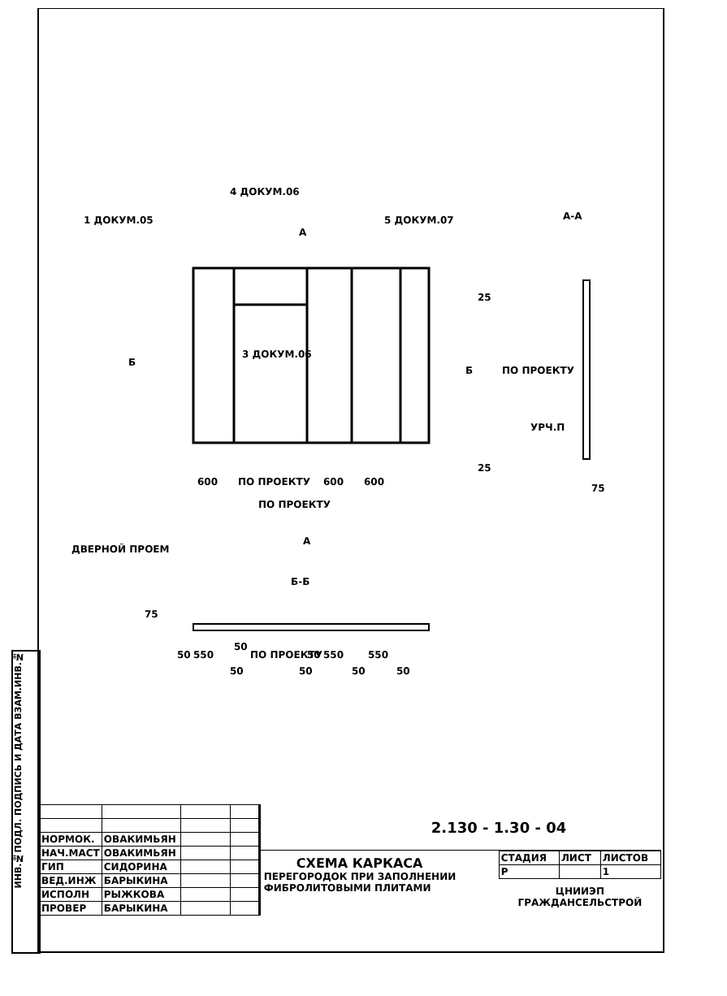ИНВ.№ПОДЛ. ПОДПИСЬ И ДАТА ВЗАМ.ИНВ.№
1 ДОКУМ.05
4 ДОКУМ.06
5 ДОКУМ.07
3 ДОКУМ.06
A
Б
Б
А-А
25
ПО ПРОЕКТУ
УРЧ.П
25
75
600
ПО ПРОЕКТУ
600
600
ПО ПРОЕКТУ
А
ДВЕРНОЙ ПРОЕМ
Б-Б
75
50
550
50
ПО ПРОЕКТУ
50
550
550
50
50
50
50
| НОРМОК. | ОВАКИМЬЯН | | |
| НАЧ.МАСТ | ОВАКИМЬЯН | | |
| ГИП | СИДОРИНА | | |
| ВЕД.ИНЖ | БАРЫКИНА | | |
| ИСПОЛН | РЫЖКОВА | | |
| ПРОВЕР | БАРЫКИНА | | |
2.130 - 1.30 - 04
СХЕМА КАРКАСА
ПЕРЕГОРОДОК ПРИ ЗАПОЛНЕНИИ
ФИБРОЛИТОВЫМИ ПЛИТАМИ
| СТАДИЯ | ЛИСТ | ЛИСТОВ |
| Р | | 1 |
ЦНИИЭП
ГРАЖДАНСЕЛЬСТРОЙ